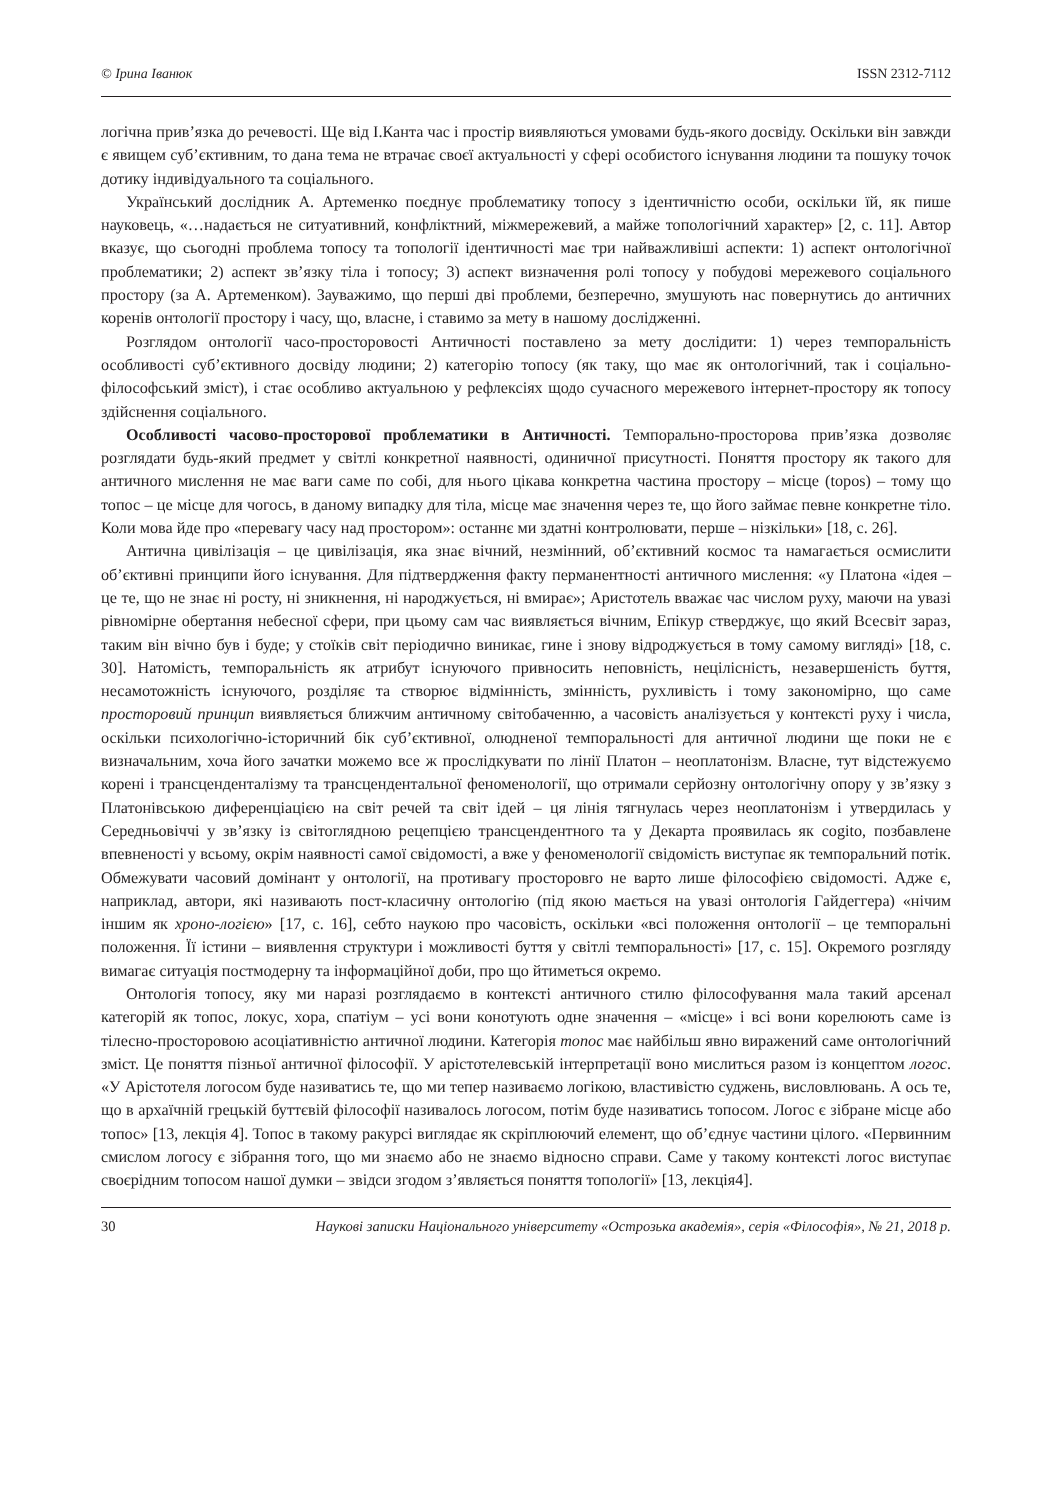© Ірина Іванюк ISSN 2312-7112
логічна прив’язка до речевості. Ще від І.Канта час і простір виявляються умовами будь-якого досвіду. Оскільки він завжди є явищем суб’єктивним, то дана тема не втрачає своєї актуальності у сфері особистого існування людини та пошуку точок дотику індивідуального та соціального.
Український дослідник А. Артеменко поєднує проблематику топосу з ідентичністю особи, оскільки їй, як пише науковець, «…надається не ситуативний, конфліктний, міжмережевий, а майже топологічний характер» [2, с. 11]. Автор вказує, що сьогодні проблема топосу та топології ідентичності має три найважливіші аспекти: 1) аспект онтологічної проблематики; 2) аспект зв’язку тіла і топосу; 3) аспект визначення ролі топосу у побудові мережевого соціального простору (за А. Артеменком). Зауважимо, що перші дві проблеми, безперечно, змушують нас повернутись до античних коренів онтології простору і часу, що, власне, і ставимо за мету в нашому дослідженні.
Розглядом онтології часо-просторовості Античності поставлено за мету дослідити: 1) через темпоральність особливості суб’єктивного досвіду людини; 2) категорію топосу (як таку, що має як онтологічний, так і соціально-філософський зміст), і стає особливо актуальною у рефлексіях щодо сучасного мережевого інтернет-простору як топосу здійснення соціального.
Особливості часово-просторової проблематики в Античності. Темпорально-просторова прив’язка дозволяє розглядати будь-який предмет у світлі конкретної наявності, одиничної присутності. Поняття простору як такого для античного мислення не має ваги саме по собі, для нього цікава конкретна частина простору – місце (topos) – тому що топос – це місце для чогось, в даному випадку для тіла, місце має значення через те, що його займає певне конкретне тіло. Коли мова йде про «перевагу часу над простором»: останнє ми здатні контролювати, перше – нізкільки» [18, с. 26].
Антична цивілізація – це цивілізація, яка знає вічний, незмінний, об’єктивний космос та намагається осмислити об’єктивні принципи його існування. Для підтвердження факту перманентності античного мислення: «у Платона «ідея – це те, що не знає ні росту, ні зникнення, ні народжується, ні вмирає»; Аристотель вважає час числом руху, маючи на увазі рівномірне обертання небесної сфери, при цьому сам час виявляється вічним, Епікур стверджує, що який Всесвіт зараз, таким він вічно був і буде; у стоїків світ періодично виникає, гине і знову відроджується в тому самому вигляді» [18, с. 30]. Натомість, темпоральність як атрибут існуючого привносить неповність, нецілісність, незавершеність буття, несамотожність існуючого, розділяє та створює відмінність, змінність, рухливість і тому закономірно, що саме просторовий принцип виявляється ближчим античному світобаченню, а часовість аналізується у контексті руху і числа, оскільки психологічно-історичний бік суб’єктивної, олюдненої темпоральності для античної людини ще поки не є визначальним, хоча його зачатки можемо все ж прослідкувати по лінії Платон – неоплатонізм. Власне, тут відстежуємо корені і трансценденталізму та трансцендентальної феноменології, що отримали серйозну онтологічну опору у зв’язку з Платонівською диференціацією на світ речей та світ ідей – ця лінія тягнулась через неоплатонізм і утвердилась у Середньовіччі у зв’язку із світоглядною рецепцією трансцендентного та у Декарта проявилась як cogito, позбавлене впевненості у всьому, окрім наявності самої свідомості, а вже у феноменології свідомість виступає як темпоральний потік. Обмежувати часовий домінант у онтології, на противагу просторовго не варто лише філософією свідомості. Адже є, наприклад, автори, які називають пост-класичну онтологію (під якою мається на увазі онтологія Гайдеггера) «нічим іншим як хроно-логією» [17, с. 16], себто наукою про часовість, оскільки «всі положення онтології – це темпоральні положення. Її істини – виявлення структури і можливості буття у світлі темпоральності» [17, с. 15]. Окремого розгляду вимагає ситуація постмодерну та інформаційної доби, про що йтиметься окремо.
Онтологія топосу, яку ми наразі розглядаємо в контексті античного стилю філософування мала такий арсенал категорій як топос, локус, хора, спатіум – усі вони конотують одне значення – «місце» і всі вони корелюють саме із тілесно-просторовою асоціативністю античної людини. Категорія топос має найбільш явно виражений саме онтологічний зміст. Це поняття пізньої античної філософії. У арістотелевській інтерпретації воно мислиться разом із концептом логос. «У Арістотеля логосом буде називатись те, що ми тепер називаємо логікою, властивістю суджень, висловлювань. А ось те, що в архаїчній грецькій буттєвій філософії називалось логосом, потім буде називатись топосом. Логос є зібране місце або топос» [13, лекція 4]. Топос в такому ракурсі виглядає як скріплюючий елемент, що об’єднує частини цілого. «Первинним смислом логосу є зібрання того, що ми знаємо або не знаємо відносно справи. Саме у такому контексті логос виступає своєрідним топосом нашої думки – звідси згодом з’являється поняття топології» [13, лекція4].
30 Наукові записки Національного університету «Острозька академія», серія «Філософія», № 21, 2018 р.